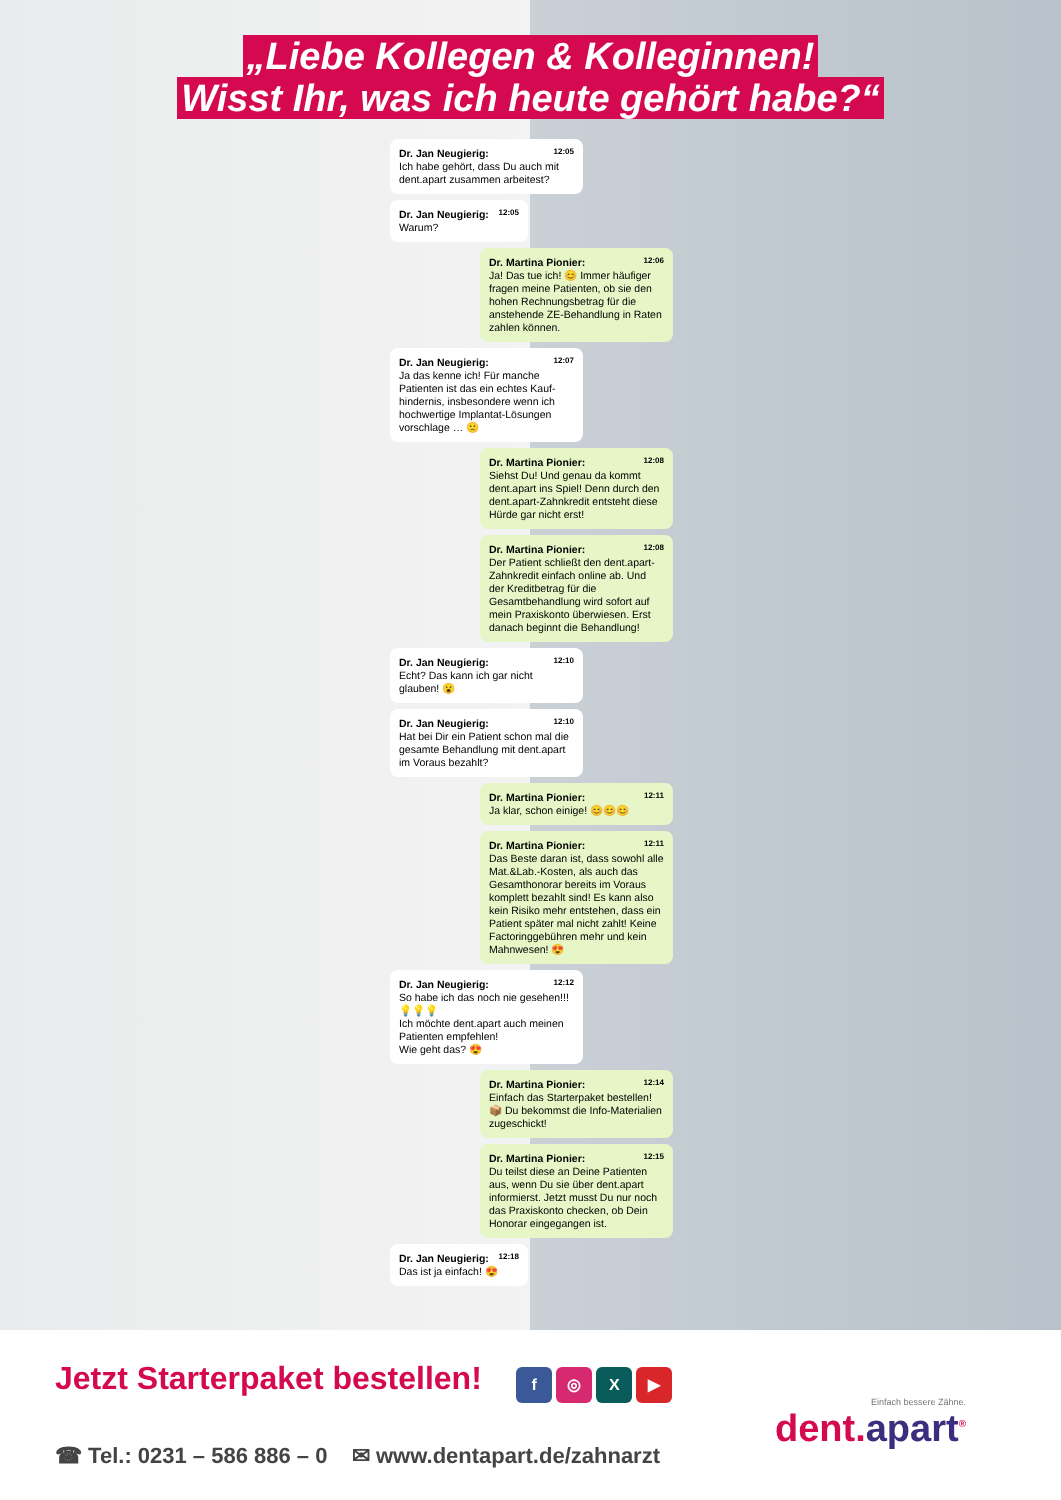„Liebe Kollegen & Kolleginnen!
Wisst Ihr, was ich heute gehört habe?“
12:05 Dr. Jan Neugierig:
Ich habe gehört, dass Du auch mit dent.apart zusammen arbeitest?
12:05 Dr. Jan Neugierig:
Warum?
12:06 Dr. Martina Pionier:
Ja! Das tue ich! 😊 Immer häufiger fragen meine Patienten, ob sie den hohen Rechnungsbetrag für die anstehende ZE-Behandlung in Raten zahlen können.
12:07 Dr. Jan Neugierig:
Ja das kenne ich! Für manche Patienten ist das ein echtes Kauf-hindernis, insbesondere wenn ich hochwertige Implantat-Lösungen vorschlage … 🙁
12:08 Dr. Martina Pionier:
Siehst Du! Und genau da kommt dent.apart ins Spiel! Denn durch den dent.apart-Zahnkredit entsteht diese Hürde gar nicht erst!
12:08 Dr. Martina Pionier:
Der Patient schließt den dent.apart-Zahnkredit einfach online ab. Und der Kreditbetrag für die Gesamtbehandlung wird sofort auf mein Praxiskonto überwiesen. Erst danach beginnt die Behandlung!
12:10 Dr. Jan Neugierig:
Echt? Das kann ich gar nicht glauben! 😮
12:10 Dr. Jan Neugierig:
Hat bei Dir ein Patient schon mal die gesamte Behandlung mit dent.apart im Voraus bezahlt?
12:11 Dr. Martina Pionier:
Ja klar, schon einige! 😊😊😊
12:11 Dr. Martina Pionier:
Das Beste daran ist, dass sowohl alle Mat.&Lab.-Kosten, als auch das Gesamthonorar bereits im Voraus komplett bezahlt sind! Es kann also kein Risiko mehr entstehen, dass ein Patient später mal nicht zahlt! Keine Factoringgebühren mehr und kein Mahnwesen! 😍
12:12 Dr. Jan Neugierig:
So habe ich das noch nie gesehen!!! 💡💡💡
Ich möchte dent.apart auch meinen Patienten empfehlen!
Wie geht das? 😍
12:14 Dr. Martina Pionier:
Einfach das Starterpaket bestellen! 📦 Du bekommst die Info-Materialien zugeschickt!
12:15 Dr. Martina Pionier:
Du teilst diese an Deine Patienten aus, wenn Du sie über dent.apart informierst. Jetzt musst Du nur noch das Praxiskonto checken, ob Dein Honorar eingegangen ist.
12:18 Dr. Jan Neugierig:
Das ist ja einfach! 😍
Jetzt Starterpaket bestellen!
f ◎ X ▶
☎ Tel.: 0231 – 586 886 – 0 ✉ www.dentapart.de/zahnarzt
Einfach bessere Zähne.
dent.apart<sup>®</sup>